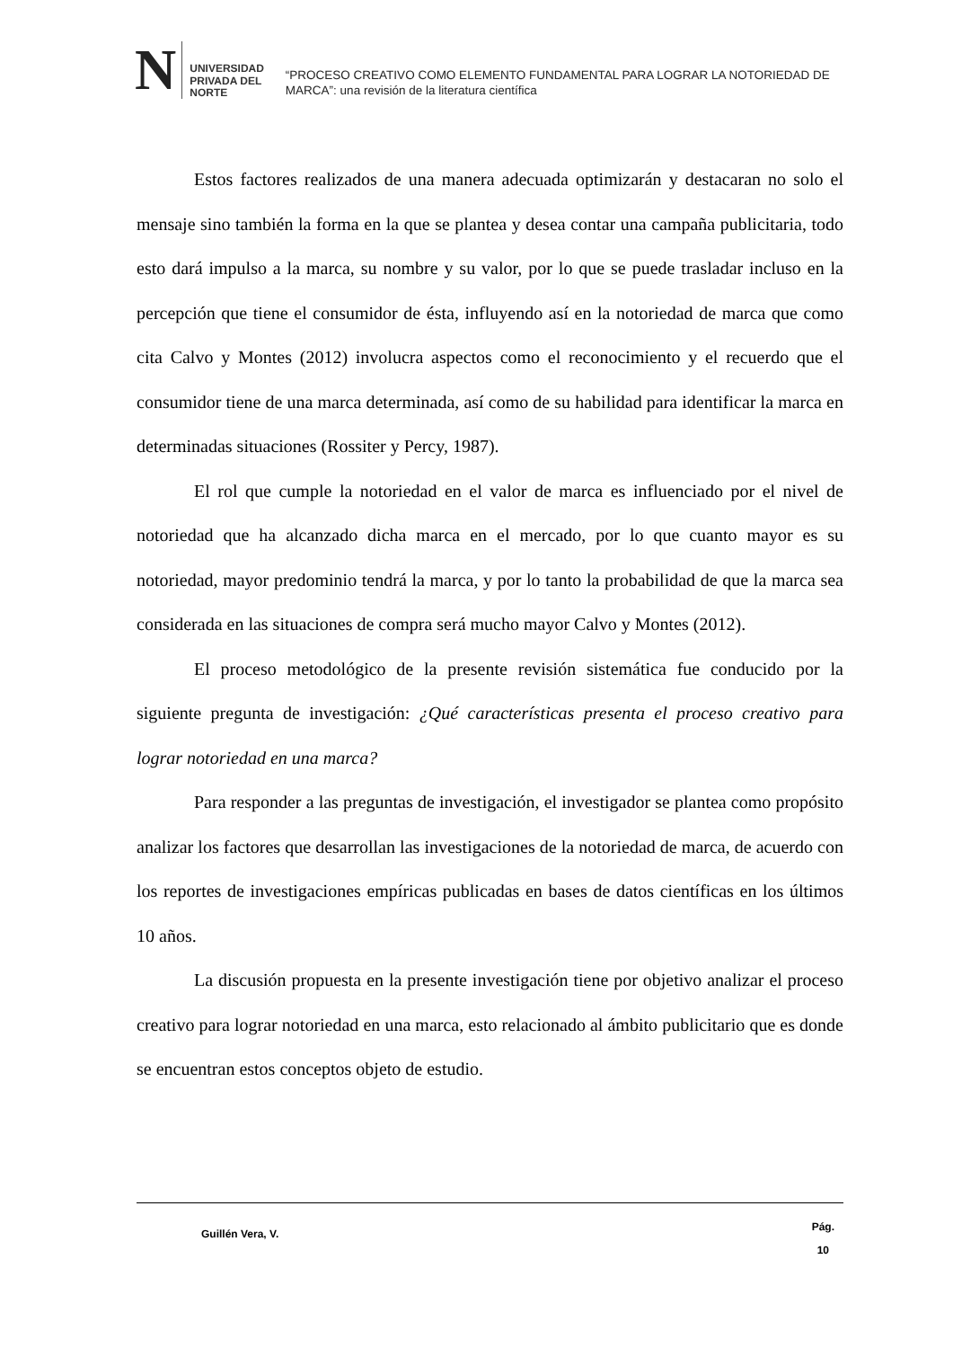N
UNIVERSIDAD
PRIVADA DEL NORTE
“PROCESO CREATIVO COMO ELEMENTO FUNDAMENTAL PARA LOGRAR LA NOTORIEDAD DE MARCA”: una revisión de la literatura científica
Estos factores realizados de una manera adecuada optimizarán y destacaran no solo el mensaje sino también la forma en la que se plantea y desea contar una campaña publicitaria, todo esto dará impulso a la marca, su nombre y su valor, por lo que se puede trasladar incluso en la percepción que tiene el consumidor de ésta, influyendo así en la notoriedad de marca que como cita Calvo y Montes (2012) involucra aspectos como el reconocimiento y el recuerdo que el consumidor tiene de una marca determinada, así como de su habilidad para identificar la marca en determinadas situaciones (Rossiter y Percy, 1987).
El rol que cumple la notoriedad en el valor de marca es influenciado por el nivel de notoriedad que ha alcanzado dicha marca en el mercado, por lo que cuanto mayor es su notoriedad, mayor predominio tendrá la marca, y por lo tanto la probabilidad de que la marca sea considerada en las situaciones de compra será mucho mayor Calvo y Montes (2012).
El proceso metodológico de la presente revisión sistemática fue conducido por la siguiente pregunta de investigación: ¿Qué características presenta el proceso creativo para lograr notoriedad en una marca?
Para responder a las preguntas de investigación, el investigador se plantea como propósito analizar los factores que desarrollan las investigaciones de la notoriedad de marca, de acuerdo con los reportes de investigaciones empíricas publicadas en bases de datos científicas en los últimos 10 años.
La discusión propuesta en la presente investigación tiene por objetivo analizar el proceso creativo para lograr notoriedad en una marca, esto relacionado al ámbito publicitario que es donde se encuentran estos conceptos objeto de estudio.
Guillén Vera, V.
Pág.
10